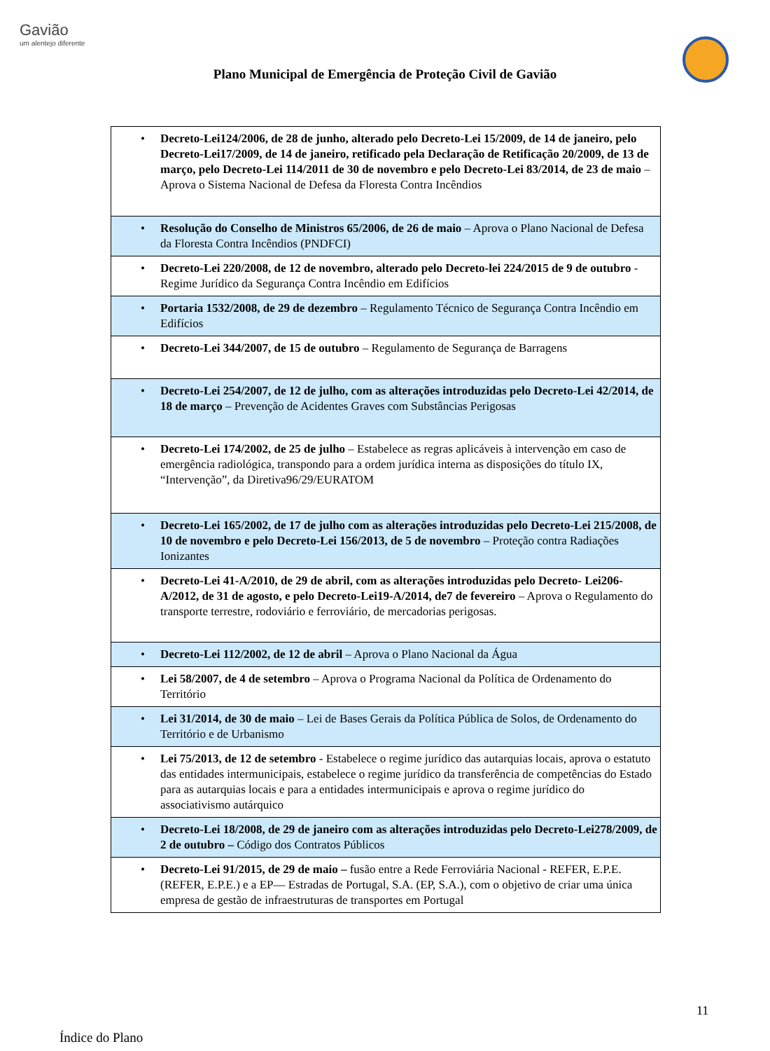Gavião
um alentejo diferente
Plano Municipal de Emergência de Proteção Civil de Gavião
| Decreto-Lei124/2006, de 28 de junho, alterado pelo Decreto-Lei 15/2009, de 14 de janeiro, pelo Decreto-Lei17/2009, de 14 de janeiro, retificado pela Declaração de Retificação 20/2009, de 13 de março, pelo Decreto-Lei 114/2011 de 30 de novembro e pelo Decreto-Lei 83/2014, de 23 de maio – Aprova o Sistema Nacional de Defesa da Floresta Contra Incêndios |
| Resolução do Conselho de Ministros 65/2006, de 26 de maio – Aprova o Plano Nacional de Defesa da Floresta Contra Incêndios (PNDFCI) |
| Decreto-Lei 220/2008, de 12 de novembro, alterado pelo Decreto-lei 224/2015 de 9 de outubro - Regime Jurídico da Segurança Contra Incêndio em Edifícios |
| Portaria 1532/2008, de 29 de dezembro – Regulamento Técnico de Segurança Contra Incêndio em Edifícios |
| Decreto-Lei 344/2007, de 15 de outubro – Regulamento de Segurança de Barragens |
| Decreto-Lei 254/2007, de 12 de julho, com as alterações introduzidas pelo Decreto-Lei 42/2014, de 18 de março – Prevenção de Acidentes Graves com Substâncias Perigosas |
| Decreto-Lei 174/2002, de 25 de julho – Estabelece as regras aplicáveis à intervenção em caso de emergência radiológica, transpondo para a ordem jurídica interna as disposições do título IX, “Intervenção”, da Diretiva96/29/EURATOM |
| Decreto-Lei 165/2002, de 17 de julho com as alterações introduzidas pelo Decreto-Lei 215/2008, de 10 de novembro e pelo Decreto-Lei 156/2013, de 5 de novembro – Proteção contra Radiações Ionizantes |
| Decreto-Lei 41-A/2010, de 29 de abril, com as alterações introduzidas pelo Decreto- Lei206-A/2012, de 31 de agosto, e pelo Decreto-Lei19-A/2014, de7 de fevereiro – Aprova o Regulamento do transporte terrestre, rodoviário e ferroviário, de mercadorias perigosas. |
| Decreto-Lei 112/2002, de 12 de abril – Aprova o Plano Nacional da Água |
| Lei 58/2007, de 4 de setembro – Aprova o Programa Nacional da Política de Ordenamento do Território |
| Lei 31/2014, de 30 de maio – Lei de Bases Gerais da Política Pública de Solos, de Ordenamento do Território e de Urbanismo |
| Lei 75/2013, de 12 de setembro - Estabelece o regime jurídico das autarquias locais, aprova o estatuto das entidades intermunicipais, estabelece o regime jurídico da transferência de competências do Estado para as autarquias locais e para a entidades intermunicipais e aprova o regime jurídico do associativismo autárquico |
| Decreto-Lei 18/2008, de 29 de janeiro com as alterações introduzidas pelo Decreto-Lei278/2009, de 2 de outubro – Código dos Contratos Públicos |
| Decreto-Lei 91/2015, de 29 de maio – fusão entre a Rede Ferroviária Nacional - REFER, E.P.E. (REFER, E.P.E.) e a EP— Estradas de Portugal, S.A. (EP, S.A.), com o objetivo de criar uma única empresa de gestão de infraestruturas de transportes em Portugal |
11
Índice do Plano